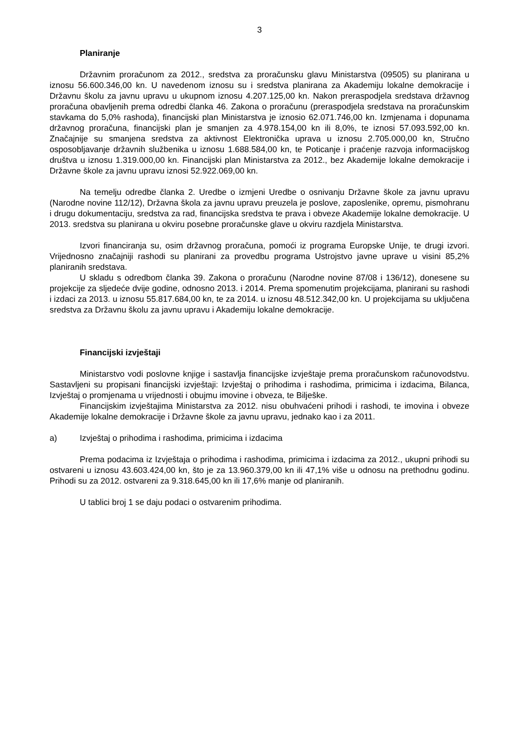3
Planiranje
Državnim proračunom za 2012., sredstva za proračunsku glavu Ministarstva (09505) su planirana u iznosu 56.600.346,00 kn. U navedenom iznosu su i sredstva planirana za Akademiju lokalne demokracije i Državnu školu za javnu upravu u ukupnom iznosu 4.207.125,00 kn. Nakon preraspodjela sredstava državnog proračuna obavljenih prema odredbi članka 46. Zakona o proračunu (preraspodjela sredstava na proračunskim stavkama do 5,0% rashoda), financijski plan Ministarstva je iznosio 62.071.746,00 kn. Izmjenama i dopunama državnog proračuna, financijski plan je smanjen za 4.978.154,00 kn ili 8,0%, te iznosi 57.093.592,00 kn. Značajnije su smanjena sredstva za aktivnost Elektronička uprava u iznosu 2.705.000,00 kn, Stručno osposobljavanje državnih službenika u iznosu 1.688.584,00 kn, te Poticanje i praćenje razvoja informacijskog društva u iznosu 1.319.000,00 kn. Financijski plan Ministarstva za 2012., bez Akademije lokalne demokracije i Državne škole za javnu upravu iznosi 52.922.069,00 kn.
Na temelju odredbe članka 2. Uredbe o izmjeni Uredbe o osnivanju Državne škole za javnu upravu (Narodne novine 112/12), Državna škola za javnu upravu preuzela je poslove, zaposlenike, opremu, pismohranu i drugu dokumentaciju, sredstva za rad, financijska sredstva te prava i obveze Akademije lokalne demokracije. U 2013. sredstva su planirana u okviru posebne proračunske glave u okviru razdjela Ministarstva.
Izvori financiranja su, osim državnog proračuna, pomoći iz programa Europske Unije, te drugi izvori. Vrijednosno značajniji rashodi su planirani za provedbu programa Ustrojstvo javne uprave u visini 85,2% planiranih sredstava.
U skladu s odredbom članka 39. Zakona o proračunu (Narodne novine 87/08 i 136/12), donesene su projekcije za sljedeće dvije godine, odnosno 2013. i 2014. Prema spomenutim projekcijama, planirani su rashodi i izdaci za 2013. u iznosu 55.817.684,00 kn, te za 2014. u iznosu 48.512.342,00 kn. U projekcijama su uključena sredstva za Državnu školu za javnu upravu i Akademiju lokalne demokracije.
Financijski izvještaji
Ministarstvo vodi poslovne knjige i sastavlja financijske izvještaje prema proračunskom računovodstvu. Sastavljeni su propisani financijski izvještaji: Izvještaj o prihodima i rashodima, primicima i izdacima, Bilanca, Izvještaj o promjenama u vrijednosti i obujmu imovine i obveza, te Bilješke.
Financijskim izvještajima Ministarstva za 2012. nisu obuhvaćeni prihodi i rashodi, te imovina i obveze Akademije lokalne demokracije i Državne škole za javnu upravu, jednako kao i za 2011.
a) Izvještaj o prihodima i rashodima, primicima i izdacima
Prema podacima iz Izvještaja o prihodima i rashodima, primicima i izdacima za 2012., ukupni prihodi su ostvareni u iznosu 43.603.424,00 kn, što je za 13.960.379,00 kn ili 47,1% više u odnosu na prethodnu godinu. Prihodi su za 2012. ostvareni za 9.318.645,00 kn ili 17,6% manje od planiranih.
U tablici broj 1 se daju podaci o ostvarenim prihodima.